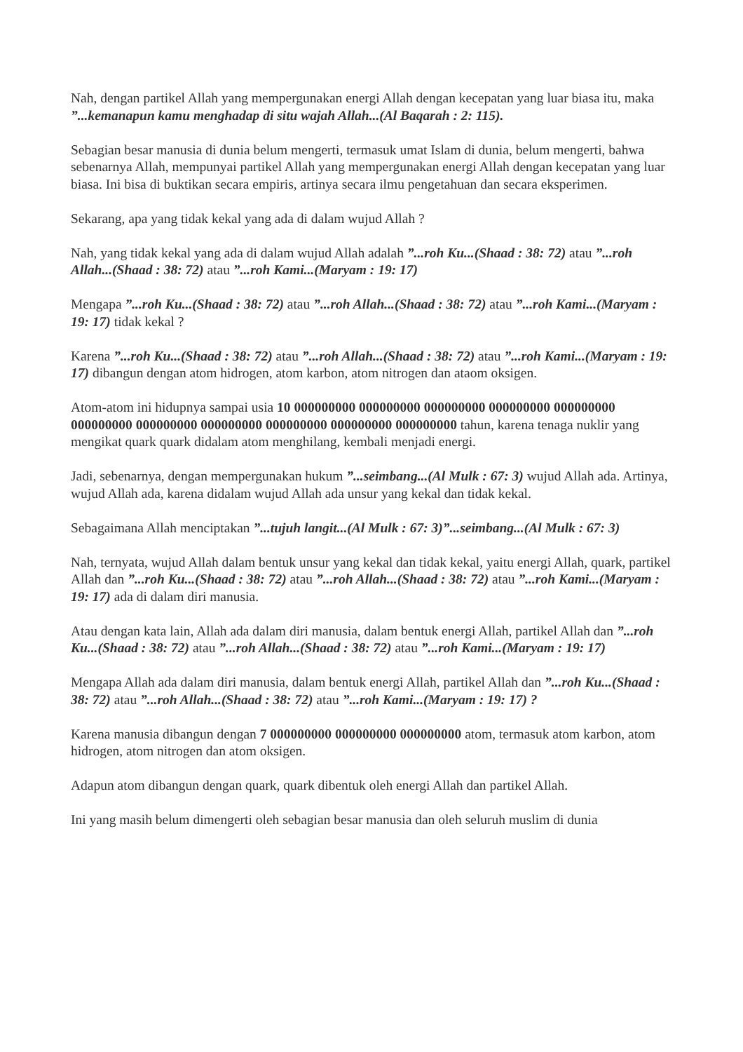Nah, dengan partikel Allah yang mempergunakan energi Allah dengan kecepatan yang luar biasa itu, maka ”...kemanapun kamu menghadap di situ wajah Allah...(Al Baqarah : 2: 115).
Sebagian besar manusia di dunia belum mengerti, termasuk umat Islam di dunia, belum mengerti, bahwa sebenarnya Allah, mempunyai partikel Allah yang mempergunakan energi Allah dengan kecepatan yang luar biasa. Ini bisa di buktikan secara empiris, artinya secara ilmu pengetahuan dan secara eksperimen.
Sekarang, apa yang tidak kekal yang ada di dalam wujud Allah ?
Nah, yang tidak kekal yang ada di dalam wujud Allah adalah ”...roh Ku...(Shaad : 38: 72) atau ”...roh Allah...(Shaad : 38: 72) atau ”...roh Kami...(Maryam : 19: 17)
Mengapa ”...roh Ku...(Shaad : 38: 72) atau ”...roh Allah...(Shaad : 38: 72) atau ”...roh Kami...(Maryam : 19: 17) tidak kekal ?
Karena ”...roh Ku...(Shaad : 38: 72) atau ”...roh Allah...(Shaad : 38: 72) atau ”...roh Kami...(Maryam : 19: 17) dibangun dengan atom hidrogen, atom karbon, atom nitrogen dan ataom oksigen.
Atom-atom ini hidupnya sampai usia 10 000000000 000000000 000000000 000000000 000000000 000000000 000000000 000000000 000000000 000000000 000000000 tahun, karena tenaga nuklir yang mengikat quark quark didalam atom menghilang, kembali menjadi energi.
Jadi, sebenarnya, dengan mempergunakan hukum ”...seimbang...(Al Mulk : 67: 3) wujud Allah ada. Artinya, wujud Allah ada, karena didalam wujud Allah ada unsur yang kekal dan tidak kekal.
Sebagaimana Allah menciptakan ”...tujuh langit...(Al Mulk : 67: 3)”...seimbang...(Al Mulk : 67: 3)
Nah, ternyata, wujud Allah dalam bentuk unsur yang kekal dan tidak kekal, yaitu energi Allah, quark, partikel Allah dan ”...roh Ku...(Shaad : 38: 72) atau ”...roh Allah...(Shaad : 38: 72) atau ”...roh Kami...(Maryam : 19: 17) ada di dalam diri manusia.
Atau dengan kata lain, Allah ada dalam diri manusia, dalam bentuk energi Allah, partikel Allah dan ”...roh Ku...(Shaad : 38: 72) atau ”...roh Allah...(Shaad : 38: 72) atau ”...roh Kami...(Maryam : 19: 17)
Mengapa Allah ada dalam diri manusia, dalam bentuk energi Allah, partikel Allah dan ”...roh Ku...(Shaad : 38: 72) atau ”...roh Allah...(Shaad : 38: 72) atau ”...roh Kami...(Maryam : 19: 17) ?
Karena manusia dibangun dengan 7 000000000 000000000 000000000 atom, termasuk atom karbon, atom hidrogen, atom nitrogen dan atom oksigen.
Adapun atom dibangun dengan quark, quark dibentuk oleh energi Allah dan partikel Allah.
Ini yang masih belum dimengerti oleh sebagian besar manusia dan oleh seluruh muslim di dunia